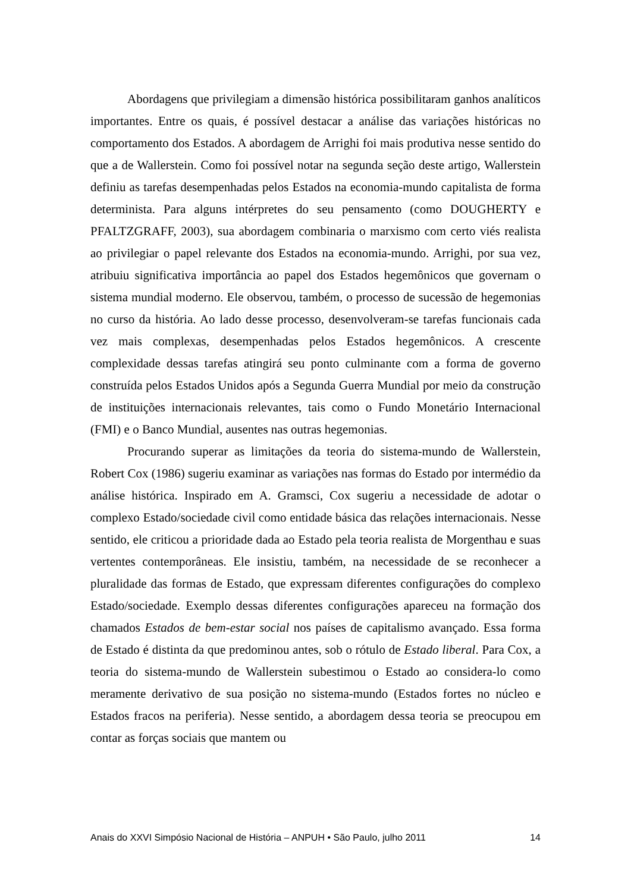Abordagens que privilegiam a dimensão histórica possibilitaram ganhos analíticos importantes. Entre os quais, é possível destacar a análise das variações históricas no comportamento dos Estados. A abordagem de Arrighi foi mais produtiva nesse sentido do que a de Wallerstein. Como foi possível notar na segunda seção deste artigo, Wallerstein definiu as tarefas desempenhadas pelos Estados na economia-mundo capitalista de forma determinista. Para alguns intérpretes do seu pensamento (como DOUGHERTY e PFALTZGRAFF, 2003), sua abordagem combinaria o marxismo com certo viés realista ao privilegiar o papel relevante dos Estados na economia-mundo. Arrighi, por sua vez, atribuiu significativa importância ao papel dos Estados hegemônicos que governam o sistema mundial moderno. Ele observou, também, o processo de sucessão de hegemonias no curso da história. Ao lado desse processo, desenvolveram-se tarefas funcionais cada vez mais complexas, desempenhadas pelos Estados hegemônicos. A crescente complexidade dessas tarefas atingirá seu ponto culminante com a forma de governo construída pelos Estados Unidos após a Segunda Guerra Mundial por meio da construção de instituições internacionais relevantes, tais como o Fundo Monetário Internacional (FMI) e o Banco Mundial, ausentes nas outras hegemonias.
Procurando superar as limitações da teoria do sistema-mundo de Wallerstein, Robert Cox (1986) sugeriu examinar as variações nas formas do Estado por intermédio da análise histórica. Inspirado em A. Gramsci, Cox sugeriu a necessidade de adotar o complexo Estado/sociedade civil como entidade básica das relações internacionais. Nesse sentido, ele criticou a prioridade dada ao Estado pela teoria realista de Morgenthau e suas vertentes contemporâneas. Ele insistiu, também, na necessidade de se reconhecer a pluralidade das formas de Estado, que expressam diferentes configurações do complexo Estado/sociedade. Exemplo dessas diferentes configurações apareceu na formação dos chamados Estados de bem-estar social nos países de capitalismo avançado. Essa forma de Estado é distinta da que predominou antes, sob o rótulo de Estado liberal. Para Cox, a teoria do sistema-mundo de Wallerstein subestimou o Estado ao considera-lo como meramente derivativo de sua posição no sistema-mundo (Estados fortes no núcleo e Estados fracos na periferia). Nesse sentido, a abordagem dessa teoria se preocupou em contar as forças sociais que mantem ou
Anais do XXVI Simpósio Nacional de História – ANPUH • São Paulo, julho 2011 14